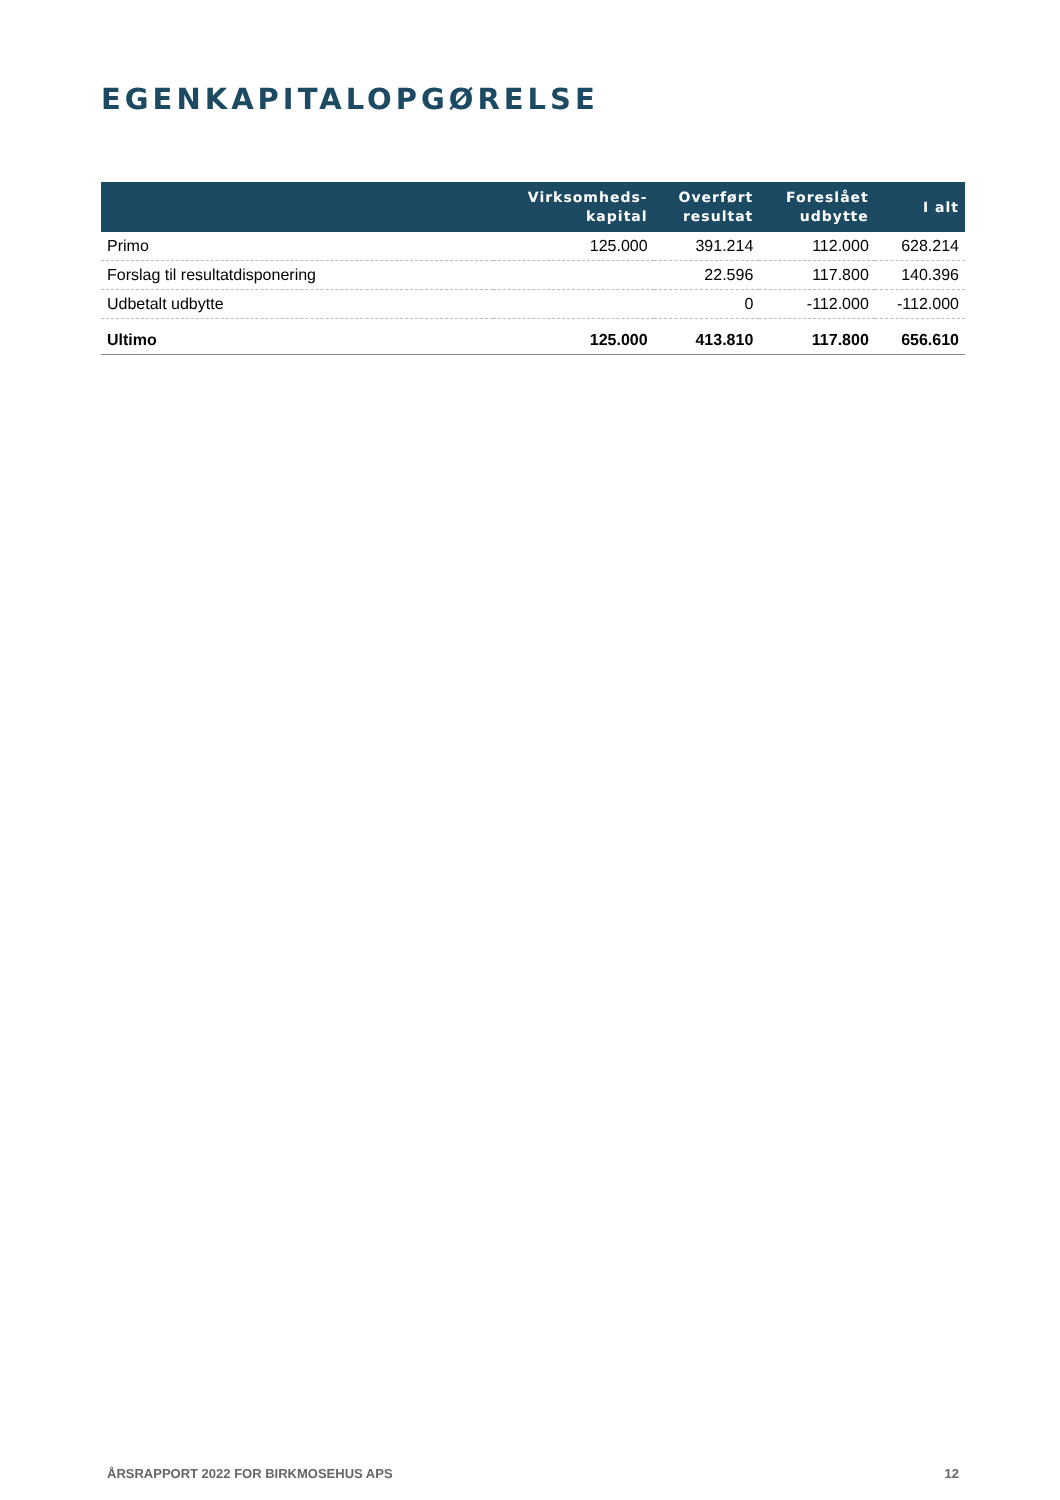EGENKAPITALOPGØRELSE
| | Virksomheds- kapital | Overført resultat | Foreslået udbytte | I alt |
| --- | --- | --- | --- | --- |
| Primo | 125.000 | 391.214 | 112.000 | 628.214 |
| Forslag til resultatdisponering | | 22.596 | 117.800 | 140.396 |
| Udbetalt udbytte | | 0 | -112.000 | -112.000 |
| Ultimo | 125.000 | 413.810 | 117.800 | 656.610 |
ÅRSRAPPORT 2022 FOR BIRKMOSEHUS APS 12